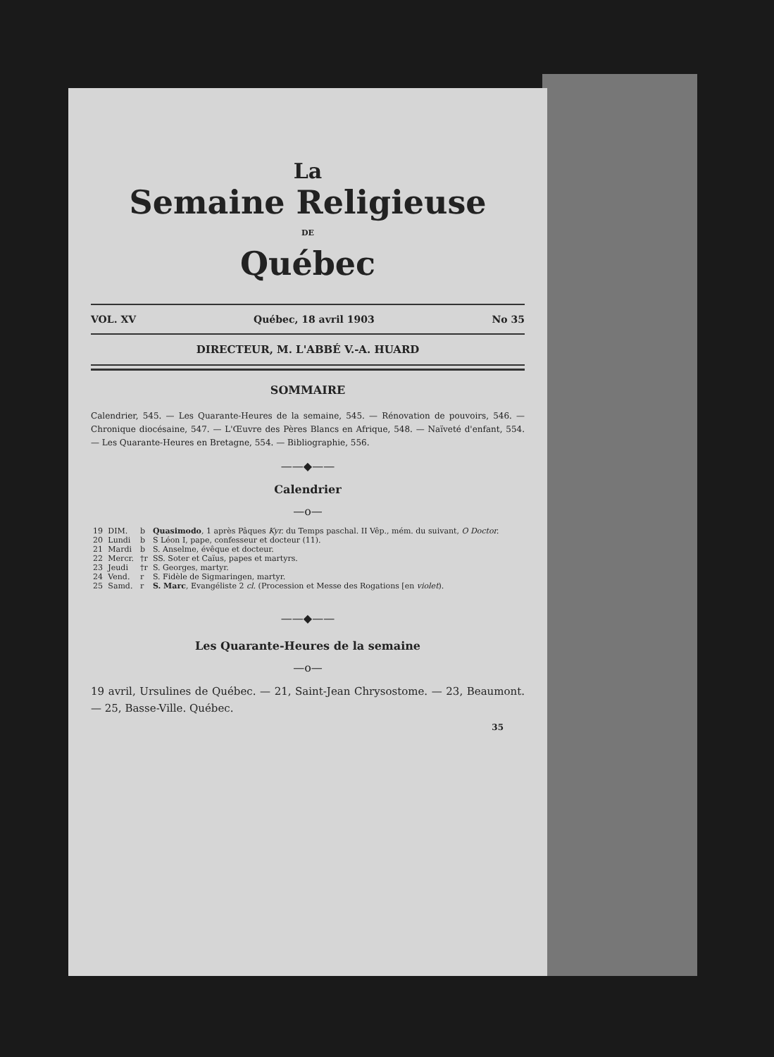La
Semaine Religieuse
DE
Québec
VOL. XV Québec, 18 avril 1903 No 35
DIRECTEUR, M. L'ABBÉ V.-A. HUARD
SOMMAIRE
Calendrier, 545. — Les Quarante-Heures de la semaine, 545. — Rénovation de pouvoirs, 546. — Chronique diocésaine, 547. — L'Œuvre des Pères Blancs en Afrique, 548. — Naïveté d'enfant, 554. — Les Quarante-Heures en Bretagne, 554. — Bibliographie, 556.
——◆——
Calendrier
—o—
| 19 | DIM. | b | Quasimodo , 1 après Pâques Kyr. du Temps paschal. II Vêp., mém. du suivant, O Doctor. |
| 20 | Lundi | b | S Léon I, pape, confesseur et docteur (11). |
| 21 | Mardi | b | S. Anselme, évêque et docteur. |
| 22 | Mercr. | †r | SS. Soter et Caïus, papes et martyrs. |
| 23 | Jeudi | †r | S. Georges, martyr. |
| 24 | Vend. | r | S. Fidèle de Sigmaringen, martyr. |
| 25 | Samd. | r | S. Marc , Evangéliste 2 cl. (Procession et Messe des Rogations [en violet ). |
——◆——
Les Quarante-Heures de la semaine
—o—
19 avril, Ursulines de Québec. — 21, Saint-Jean Chrysostome. — 23, Beaumont. — 25, Basse-Ville. Québec.
35